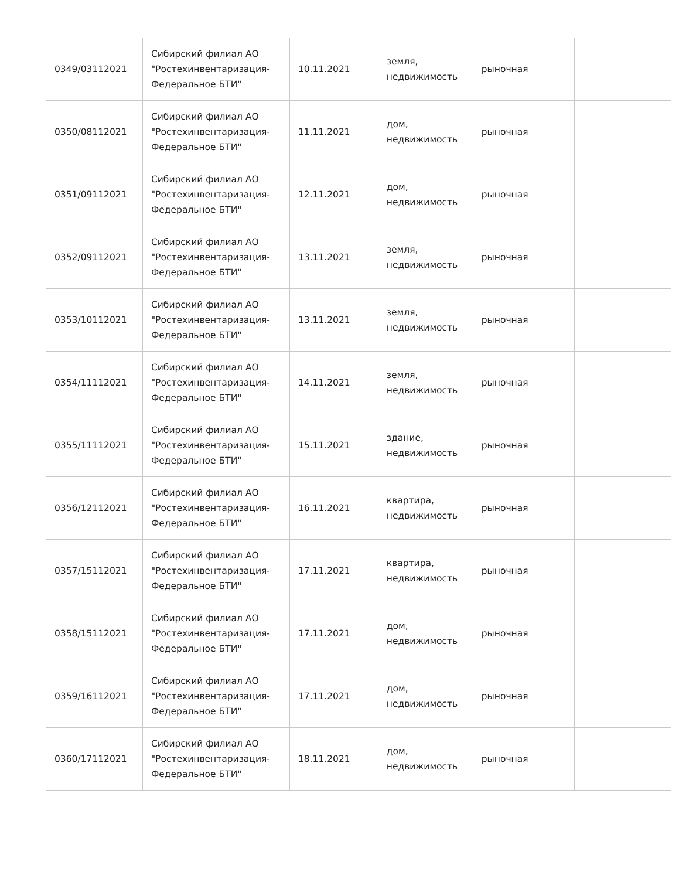| 0349/03112021 | Сибирский филиал АО "Ростехинвентаризация-Федеральное БТИ" | 10.11.2021 | земля, недвижимость | рыночная | |
| 0350/08112021 | Сибирский филиал АО "Ростехинвентаризация-Федеральное БТИ" | 11.11.2021 | дом, недвижимость | рыночная | |
| 0351/09112021 | Сибирский филиал АО "Ростехинвентаризация-Федеральное БТИ" | 12.11.2021 | дом, недвижимость | рыночная | |
| 0352/09112021 | Сибирский филиал АО "Ростехинвентаризация-Федеральное БТИ" | 13.11.2021 | земля, недвижимость | рыночная | |
| 0353/10112021 | Сибирский филиал АО "Ростехинвентаризация-Федеральное БТИ" | 13.11.2021 | земля, недвижимость | рыночная | |
| 0354/11112021 | Сибирский филиал АО "Ростехинвентаризация-Федеральное БТИ" | 14.11.2021 | земля, недвижимость | рыночная | |
| 0355/11112021 | Сибирский филиал АО "Ростехинвентаризация-Федеральное БТИ" | 15.11.2021 | здание, недвижимость | рыночная | |
| 0356/12112021 | Сибирский филиал АО "Ростехинвентаризация-Федеральное БТИ" | 16.11.2021 | квартира, недвижимость | рыночная | |
| 0357/15112021 | Сибирский филиал АО "Ростехинвентаризация-Федеральное БТИ" | 17.11.2021 | квартира, недвижимость | рыночная | |
| 0358/15112021 | Сибирский филиал АО "Ростехинвентаризация-Федеральное БТИ" | 17.11.2021 | дом, недвижимость | рыночная | |
| 0359/16112021 | Сибирский филиал АО "Ростехинвентаризация-Федеральное БТИ" | 17.11.2021 | дом, недвижимость | рыночная | |
| 0360/17112021 | Сибирский филиал АО "Ростехинвентаризация-Федеральное БТИ" | 18.11.2021 | дом, недвижимость | рыночная | |